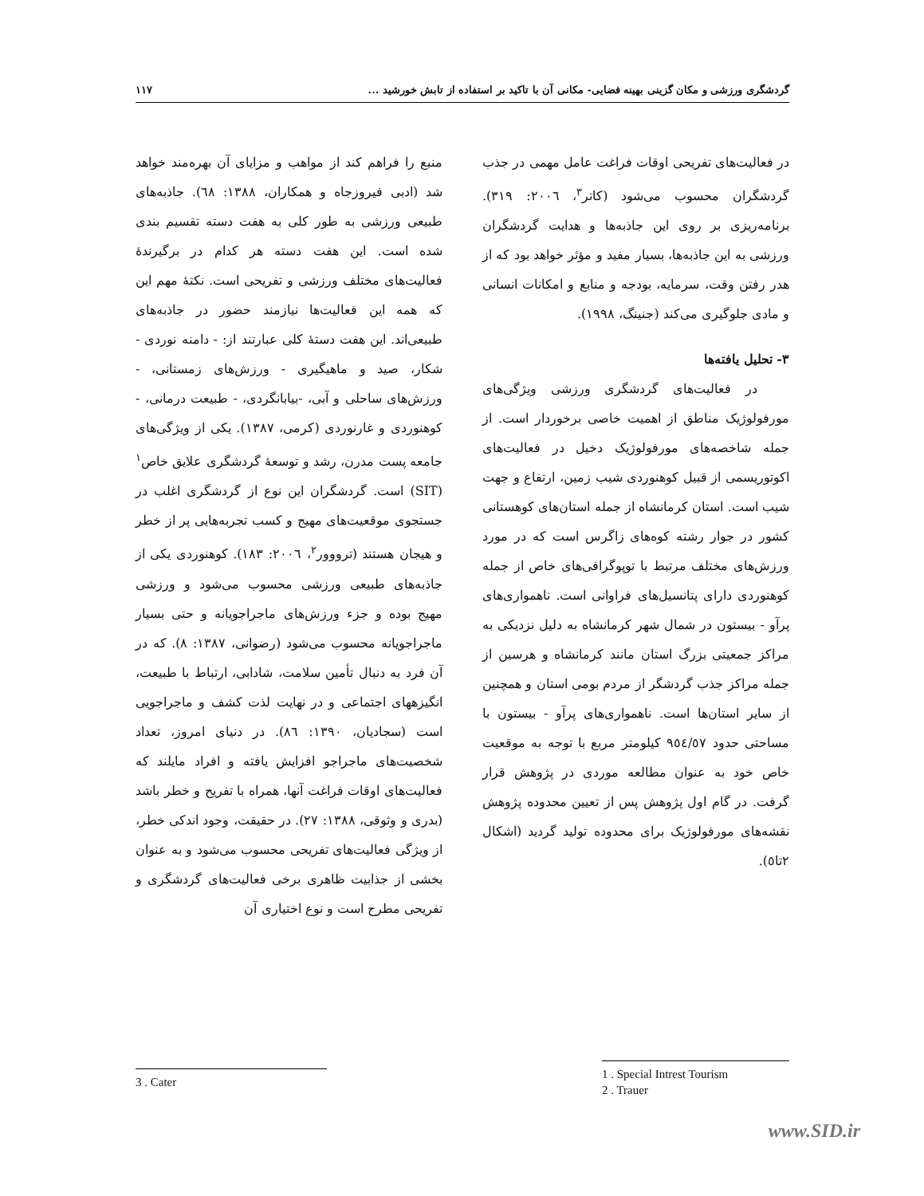گردشگری ورزشی و مکان گزینی بهینه فضایی- مکانی آن با تاکید بر استفاده از تابش خورشید ... ۱۱۷
منبع را فراهم کند از مواهب و مزایای آن بهره‌مند خواهد شد (ادبی فیروزجاه و همکاران، ۱۳۸۸: ٦٨). جاذبه‌های طبیعی ورزشی به طور کلی به هفت دسته تقسیم بندی شده است. این هفت دسته هر کدام در برگیرندهٔ فعالیت‌های مختلف ورزشی و تفریحی است. نکتهٔ مهم این که همه این فعالیت‌ها نیازمند حضور در جاذبه‌های طبیعی‌اند. این هفت دستهٔ کلی عبارتند از: - دامنه نوردی - شکار، صید و ماهیگیری - ورزش‌های زمستانی، - ورزش‌های ساحلی و آبی، -بیابانگردی، - طبیعت درمانی، - کوهنوردی و غارنوردی (کرمی، ۱۳۸۷). یکی از ویژگی‌های جامعه پست مدرن، رشد و توسعهٔ گردشگری علایق خاص<sup>۱</sup> (SIT) است. گردشگران این نوع از گردشگری اغلب در جستجوی موقعیت‌های مهیج و کسب تجربه‌هایی پر از خطر و هیجان هستند (ترووور<sup>۲</sup>، ۲۰۰٦: ۱۸۳). کوهنوردی یکی از جاذبه‌های طبیعی ورزشی محسوب می‌شود و ورزشی مهیج بوده و جزء ورزش‌های ماجراجویانه و حتی بسیار ماجراجویانه محسوب می‌شود (رضوانی، ۱۳۸۷: ۸). که در آن فرد به دنبال تأمین سلامت، شادابی، ارتباط با طبیعت، انگیزههای اجتماعی و در نهایت لذت کشف و ماجراجویی است (سجادیان، ۱۳۹۰: ۸٦). در دنیای امروز، تعداد شخصیت‌های ماجراجو افزایش یافته و افراد مایلند که فعالیت‌های اوقات فراغت آنها، همراه با تفریح و خطر باشد (بدری و وثوقی، ۱۳۸۸: ۲۷). در حقیقت، وجود اندکی خطر، از ویژگی فعالیت‌های تفریحی محسوب می‌شود و به عنوان بخشی از جذابیت ظاهری برخی فعالیت‌های گردشگری و تفریحی مطرح است و نوع اختیاری آن
در فعالیت‌های تفریحی اوقات فراغت عامل مهمی در جذب گردشگران محسوب می‌شود (کاتر<sup>۳</sup>، ۲۰۰٦: ۳۱۹). برنامه‌ریزی بر روی این جاذبه‌ها و هدایت گردشگران ورزشی به این جاذبه‌ها، بسیار مفید و مؤثر خواهد بود که از هدر رفتن وقت، سرمایه، بودجه و منابع و امکانات انسانی و مادی جلوگیری می‌کند (جنینگ، ۱۹۹۸).
۳- تحلیل یافته‌ها
در فعالیت‌های گردشگری ورزشی ویژگی‌های مورفولوژیک مناطق از اهمیت خاصی برخوردار است. از جمله شاخصه‌های مورفولوژیک دخیل در فعالیت‌های اکوتوریسمی از قبیل کوهنوردی شیب زمین، ارتفاع و جهت شیب است. استان کرمانشاه از جمله استان‌های کوهستانی کشور در جوار رشته کوه‌های زاگرس است که در مورد ورزش‌های مختلف مرتبط با توپوگرافی‌های خاص از جمله کوهنوردی دارای پتانسیل‌های فراوانی است. ناهمواری‌های پرآو - بیستون در شمال شهر کرمانشاه به دلیل نزدیکی به مراکز جمعیتی بزرگ استان مانند کرمانشاه و هرسین از جمله مراکز جذب گردشگر از مردم بومی استان و همچنین از سایر استان‌ها است. ناهمواری‌های پرآو - بیستون با مساحتی حدود ۹٥٤/٥٧ کیلومتر مربع با توجه به موقعیت خاص خود به عنوان مطالعه موردی در پژوهش قرار گرفت. در گام اول پژوهش پس از تعیین محدوده پژوهش نقشه‌های مورفولوژیک برای محدوده تولید گردید (اشکال ۲تا٥).
1 . Special Intrest Tourism
2 . Trauer
3 . Cater
www.SID.ir